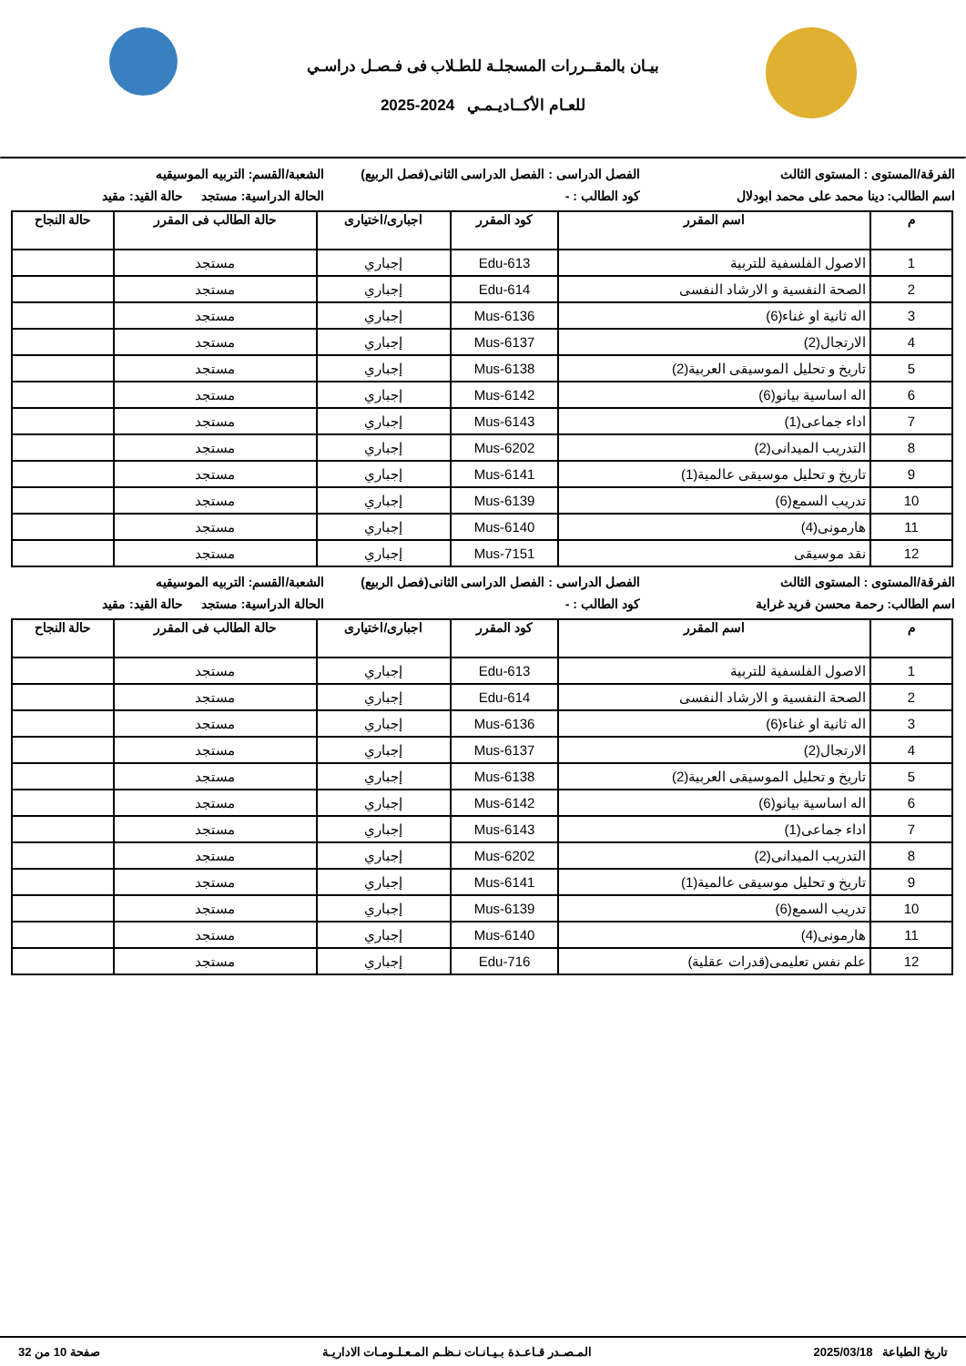بيـان بالمقــررات المسجلـة للطـلاب فى فـصـل دراسـي
للعـام الأكــاديـمـي 2024-2025
الفرقة/المستوى : المستوى الثالث
الفصل الدراسى : الفصل الدراسى الثانى(فصل الربيع)
الشعبة/القسم: التربيه الموسيقيه
اسم الطالب: دينا محمد على محمد ابودلال
كود الطالب : - الحالة الدراسية: مستجد حالة القيد: مقيد
| م | اسم المقرر | كود المقرر | اجبارى/اختيارى | حالة الطالب فى المقرر | حالة النجاح |
| --- | --- | --- | --- | --- | --- |
| 1 | الاصول الفلسفية للتربية | Edu-613 | إجباري | مستجد | |
| 2 | الصحة النفسية و الارشاد النفسى | Edu-614 | إجباري | مستجد | |
| 3 | اله ثانية او غناء(6) | Mus-6136 | إجباري | مستجد | |
| 4 | الارتجال(2) | Mus-6137 | إجباري | مستجد | |
| 5 | تاريخ و تحليل الموسيقى العربية(2) | Mus-6138 | إجباري | مستجد | |
| 6 | اله اساسية بيانو(6) | Mus-6142 | إجباري | مستجد | |
| 7 | اداء جماعى(1) | Mus-6143 | إجباري | مستجد | |
| 8 | التدريب الميدانى(2) | Mus-6202 | إجباري | مستجد | |
| 9 | تاريخ و تحليل موسيقى عالمية(1) | Mus-6141 | إجباري | مستجد | |
| 10 | تدريب السمع(6) | Mus-6139 | إجباري | مستجد | |
| 11 | هارمونى(4) | Mus-6140 | إجباري | مستجد | |
| 12 | نقد موسيقى | Mus-7151 | إجباري | مستجد | |
الفرقة/المستوى : المستوى الثالث
الفصل الدراسى : الفصل الدراسى الثانى(فصل الربيع)
الشعبة/القسم: التربيه الموسيقيه
اسم الطالب: رحمة محسن فريد غراية
كود الطالب : - الحالة الدراسية: مستجد حالة القيد: مقيد
| م | اسم المقرر | كود المقرر | اجبارى/اختيارى | حالة الطالب فى المقرر | حالة النجاح |
| --- | --- | --- | --- | --- | --- |
| 1 | الاصول الفلسفية للتربية | Edu-613 | إجباري | مستجد | |
| 2 | الصحة النفسية و الارشاد النفسى | Edu-614 | إجباري | مستجد | |
| 3 | اله ثانية او غناء(6) | Mus-6136 | إجباري | مستجد | |
| 4 | الارتجال(2) | Mus-6137 | إجباري | مستجد | |
| 5 | تاريخ و تحليل الموسيقى العربية(2) | Mus-6138 | إجباري | مستجد | |
| 6 | اله اساسية بيانو(6) | Mus-6142 | إجباري | مستجد | |
| 7 | اداء جماعى(1) | Mus-6143 | إجباري | مستجد | |
| 8 | التدريب الميدانى(2) | Mus-6202 | إجباري | مستجد | |
| 9 | تاريخ و تحليل موسيقى عالمية(1) | Mus-6141 | إجباري | مستجد | |
| 10 | تدريب السمع(6) | Mus-6139 | إجباري | مستجد | |
| 11 | هارمونى(4) | Mus-6140 | إجباري | مستجد | |
| 12 | علم نفس تعليمى(قدرات عقلية) | Edu-716 | إجباري | مستجد | |
تاريخ الطباعة 2025/03/18 المـصـدر قـاعـدة بـيـانـات نـظـم المـعـلـومـات الاداريـة صفحة 10 من 32